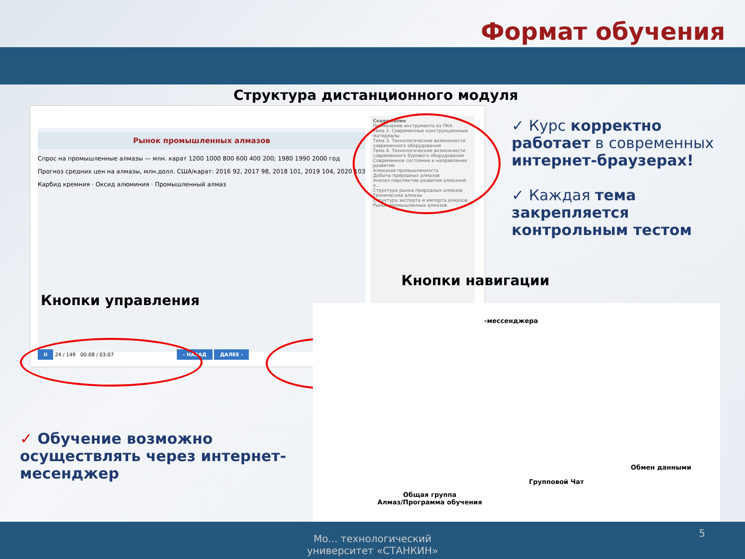Формат обучения
Структура дистанционного модуля
Рынок промышленных алмазов
Спрос на промышленные алмазы — млн. карат 1200 1000 800 600 400 200; 1980 1990 2000 год
Прогноз средних цен на алмазы, млн.долл. США/карат: 2016 92, 2017 98, 2018 101, 2019 104, 2020 103
Карбид кремния · Оксид алюминия · Промышленный алмаз
Содержание
Применение инструмента из ПКА
Тема 2. Современные конструкционные материалы
Тема 3. Технологические возможности современного оборудования
Тема 4. Технологические возможности современного бурового оборудования
Современное состояние и направления развития
Алмазная промышленность
Добыча природных алмазов
Анализ перспектив развития алмазной о...
Структура рынка природных алмазов
Технические алмазы
Структура экспорта и импорта алмазов
Рынок промышленных алмазов
II 24 / 149 00:08 / 03:07 ‹ НАЗАД ДАЛЕЕ ›
Кнопки управления
Кнопки навигации
-мессенджера
Общая группа
Алмаз/Программа обучения
Групповой Чат
Обмен данными
✓ Курс корректно работает в современных интернет-браузерах!
✓ Каждая тема закрепляется контрольным тестом
✓ Обучение возможно осуществлять через интернет-месенджер
Мо... технологический университет «СТАНКИН»
5